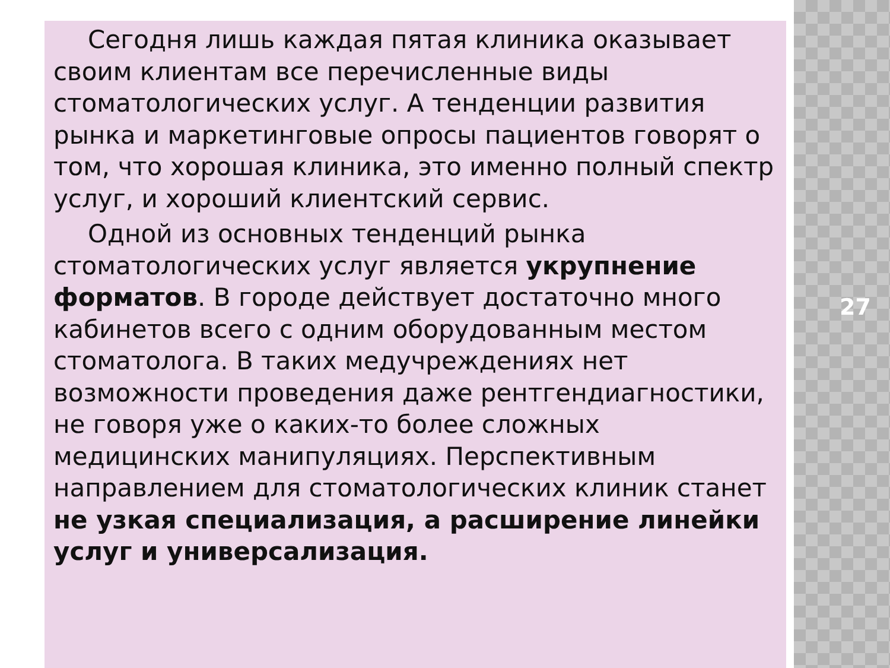Сегодня лишь каждая пятая клиника оказывает своим клиентам все перечисленные виды стоматологических услуг. А тенденции развития рынка и маркетинговые опросы пациентов говорят о том, что хорошая клиника, это именно полный спектр услуг, и хороший клиентский сервис.
Одной из основных тенденций рынка стоматологических услуг является укрупнение форматов. В городе действует достаточно много кабинетов всего с одним оборудованным местом стоматолога. В таких медучреждениях нет возможности проведения даже рентгендиагностики, не говоря уже о каких-то более сложных медицинских манипуляциях. Перспективным направлением для стоматологических клиник станет не узкая специализация, а расширение линейки услуг и универсализация.
27